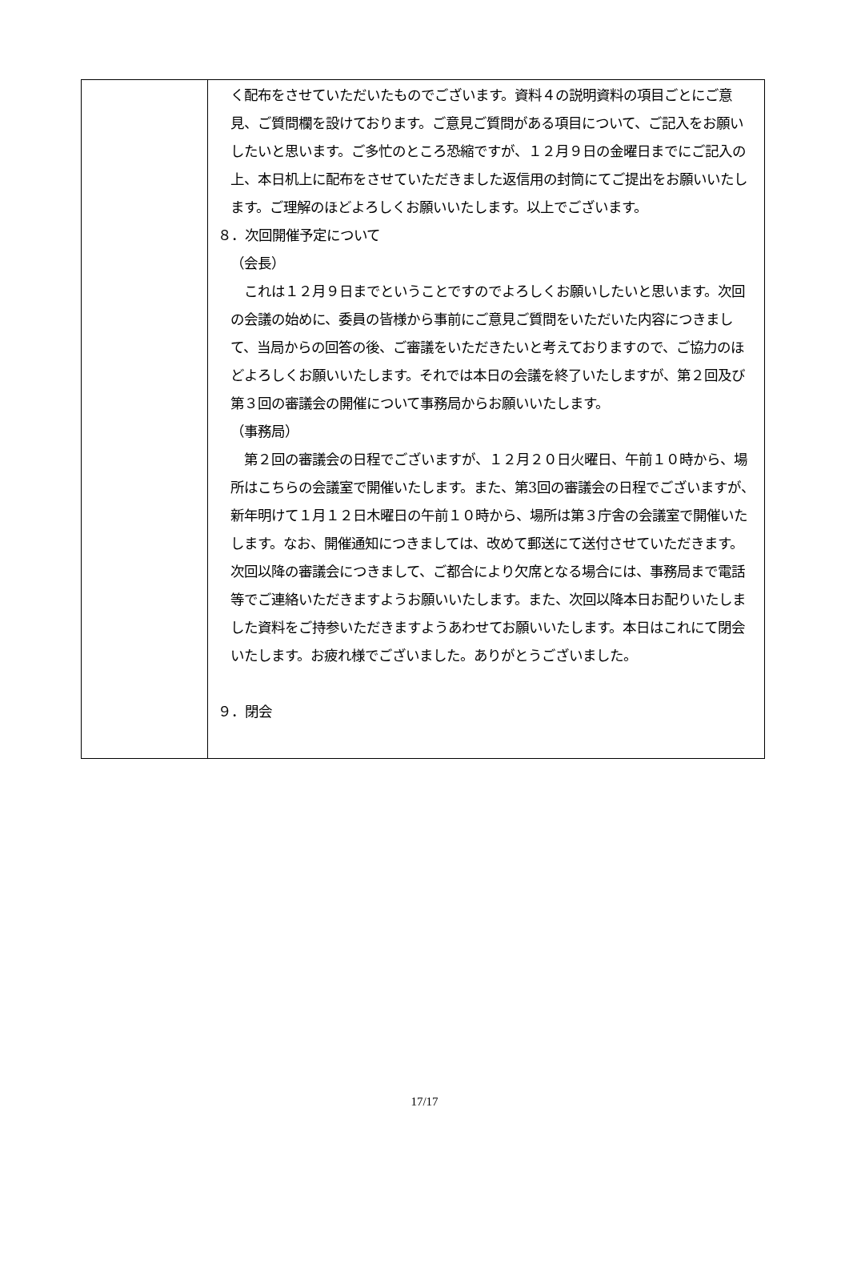| | く配布をさせていただいたものでございます。資料４の説明資料の項目ごとにご意見、ご質問欄を設けております。ご意見ご質問がある項目について、ご記入をお願いしたいと思います。ご多忙のところ恐縮ですが、１２月９日の金曜日までにご記入の上、本日机上に配布をさせていただきました返信用の封筒にてご提出をお願いいたします。ご理解のほどよろしくお願いいたします。以上でございます。 ８．次回開催予定について （会長） これは１２月９日までということですのでよろしくお願いしたいと思います。次回の会議の始めに、委員の皆様から事前にご意見ご質問をいただいた内容につきまして、当局からの回答の後、ご審議をいただきたいと考えておりますので、ご協力のほどよろしくお願いいたします。それでは本日の会議を終了いたしますが、第２回及び第３回の審議会の開催について事務局からお願いいたします。 （事務局） 第２回の審議会の日程でございますが、１２月２０日火曜日、午前１０時から、場所はこちらの会議室で開催いたします。また、第3回の審議会の日程でございますが、新年明けて１月１２日木曜日の午前１０時から、場所は第３庁舎の会議室で開催いたします。なお、開催通知につきましては、改めて郵送にて送付させていただきます。次回以降の審議会につきまして、ご都合により欠席となる場合には、事務局まで電話等でご連絡いただきますようお願いいたします。また、次回以降本日お配りいたしました資料をご持参いただきますようあわせてお願いいたします。本日はこれにて閉会いたします。お疲れ様でございました。ありがとうございました。 ９．閉会 |
17/17